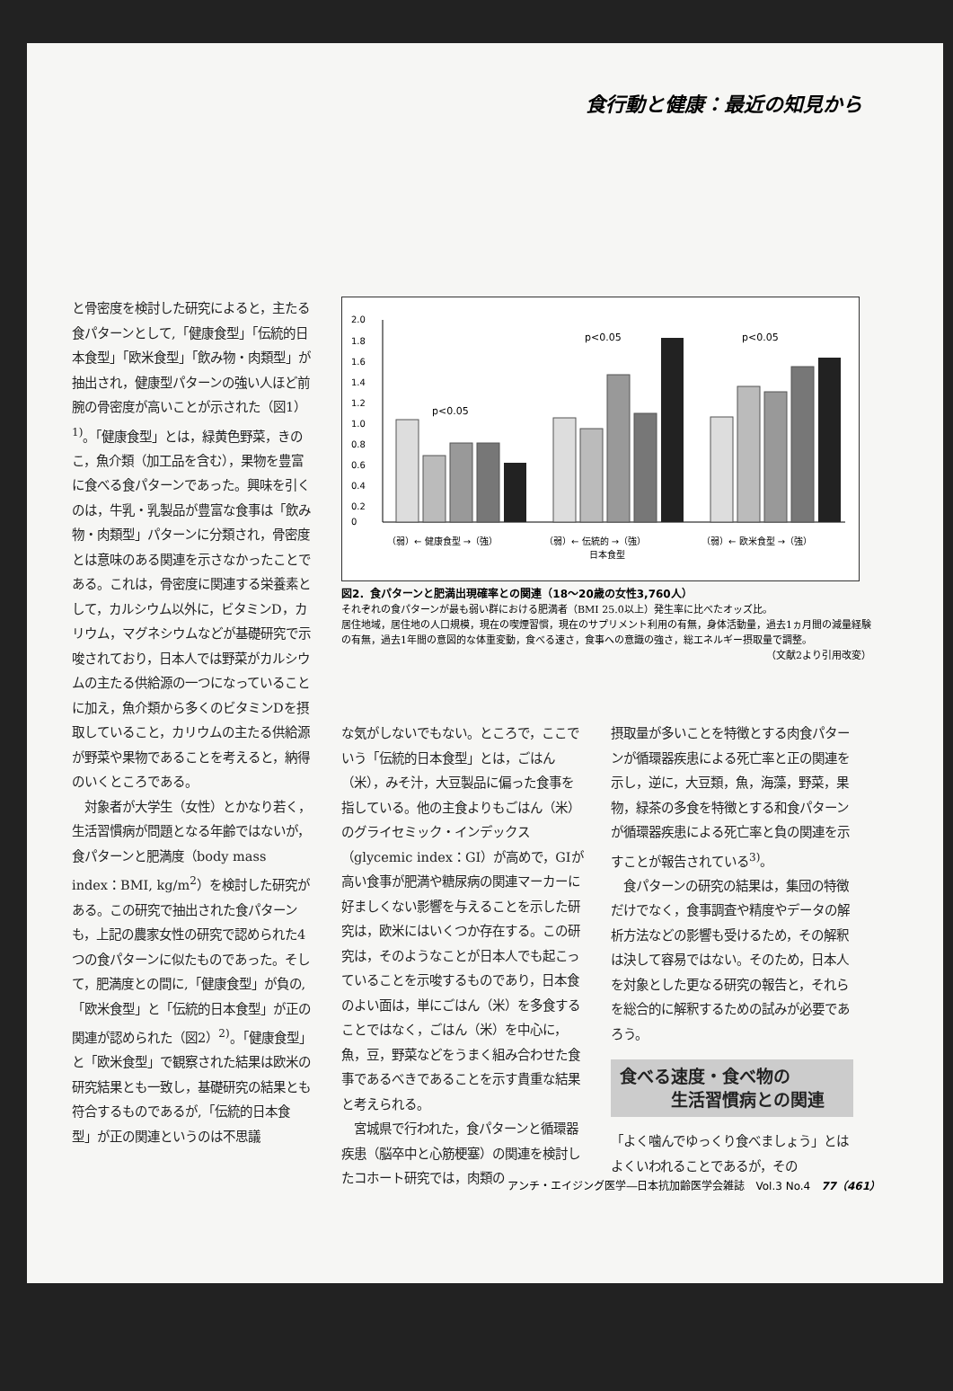食行動と健康：最近の知見から
と骨密度を検討した研究によると，主たる食パターンとして,「健康食型」「伝統的日本食型」「欧米食型」「飲み物・肉類型」が抽出され，健康型パターンの強い人ほど前腕の骨密度が高いことが示された（図1）<sup>1)</sup>。「健康食型」とは，緑黄色野菜，きのこ，魚介類（加工品を含む），果物を豊富に食べる食パターンであった。興味を引くのは，牛乳・乳製品が豊富な食事は「飲み物・肉類型」パターンに分類され，骨密度とは意味のある関連を示さなかったことである。これは，骨密度に関連する栄養素として，カルシウム以外に，ビタミンD，カリウム，マグネシウムなどが基礎研究で示唆されており，日本人では野菜がカルシウムの主たる供給源の一つになっていることに加え，魚介類から多くのビタミンDを摂取していること，カリウムの主たる供給源が野菜や果物であることを考えると，納得のいくところである。
　対象者が大学生（女性）とかなり若く，生活習慣病が問題となる年齢ではないが，食パターンと肥満度（body mass index：BMI, kg/m<sup>2</sup>）を検討した研究がある。この研究で抽出された食パターンも，上記の農家女性の研究で認められた4つの食パターンに似たものであった。そして，肥満度との間に,「健康食型」が負の,「欧米食型」と「伝統的日本食型」が正の関連が認められた（図2）<sup>2)</sup>。「健康食型」と「欧米食型」で観察された結果は欧米の研究結果とも一致し，基礎研究の結果とも符合するものであるが,「伝統的日本食型」が正の関連というのは不思議
2.0
1.8
1.6
1.4
1.2
1.0
0.8
0.6
0.4
0.2
0
p<0.05
p<0.05
p<0.05
（弱）← 健康食型 →（強）
（弱）← 伝統的 →（強）
日本食型
（弱）← 欧米食型 →（強）
図2．食パターンと肥満出現確率との関連（18～20歳の女性3,760人）
それぞれの食パターンが最も弱い群における肥満者（BMI 25.0以上）発生率に比べたオッズ比。
居住地域，居住地の人口規模，現在の喫煙習慣，現在のサプリメント利用の有無，身体活動量，過去1ヵ月間の減量経験の有無，過去1年間の意図的な体重変動，食べる速さ，食事への意識の強さ，総エネルギー摂取量で調整。
（文献2より引用改変）
な気がしないでもない。ところで，ここでいう「伝統的日本食型」とは，ごはん（米），みそ汁，大豆製品に偏った食事を指している。他の主食よりもごはん（米）のグライセミック・インデックス（glycemic index：GI）が高めで，GIが高い食事が肥満や糖尿病の関連マーカーに好ましくない影響を与えることを示した研究は，欧米にはいくつか存在する。この研究は，そのようなことが日本人でも起こっていることを示唆するものであり，日本食のよい面は，単にごはん（米）を多食することではなく，ごはん（米）を中心に，魚，豆，野菜などをうまく組み合わせた食事であるべきであることを示す貴重な結果と考えられる。
　宮城県で行われた，食パターンと循環器疾患（脳卒中と心筋梗塞）の関連を検討したコホート研究では，肉類の
摂取量が多いことを特徴とする肉食パターンが循環器疾患による死亡率と正の関連を示し，逆に，大豆類，魚，海藻，野菜，果物，緑茶の多食を特徴とする和食パターンが循環器疾患による死亡率と負の関連を示すことが報告されている<sup>3)</sup>。
　食パターンの研究の結果は，集団の特徴だけでなく，食事調査や精度やデータの解析方法などの影響も受けるため，その解釈は決して容易ではない。そのため，日本人を対象とした更なる研究の報告と，それらを総合的に解釈するための試みが必要であろう。
食べる速度・食べ物の
　　　生活習慣病との関連
「よく噛んでゆっくり食べましょう」とはよくいわれることであるが，その
アンチ・エイジング医学―日本抗加齢医学会雑誌　Vol.3 No.4　77（461）